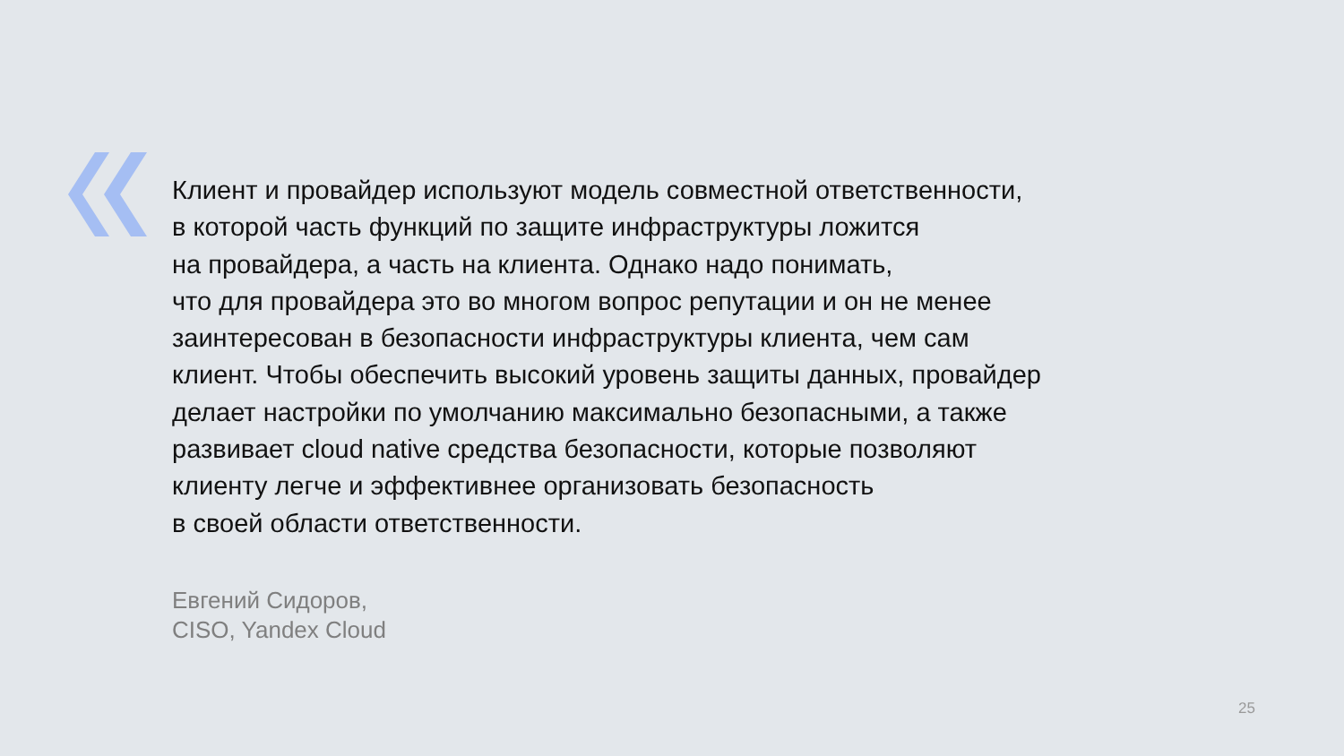Клиент и провайдер используют модель совместной ответственности,
в которой часть функций по защите инфраструктуры ложится
на провайдера, а часть на клиента. Однако надо понимать,
что для провайдера это во многом вопрос репутации и он не менее
заинтересован в безопасности инфраструктуры клиента, чем сам
клиент. Чтобы обеспечить высокий уровень защиты данных, провайдер
делает настройки по умолчанию максимально безопасными, а также
развивает cloud native средства безопасности, которые позволяют
клиенту легче и эффективнее организовать безопасность
в своей области ответственности.
Евгений Сидоров,
CISO, Yandex Cloud
25